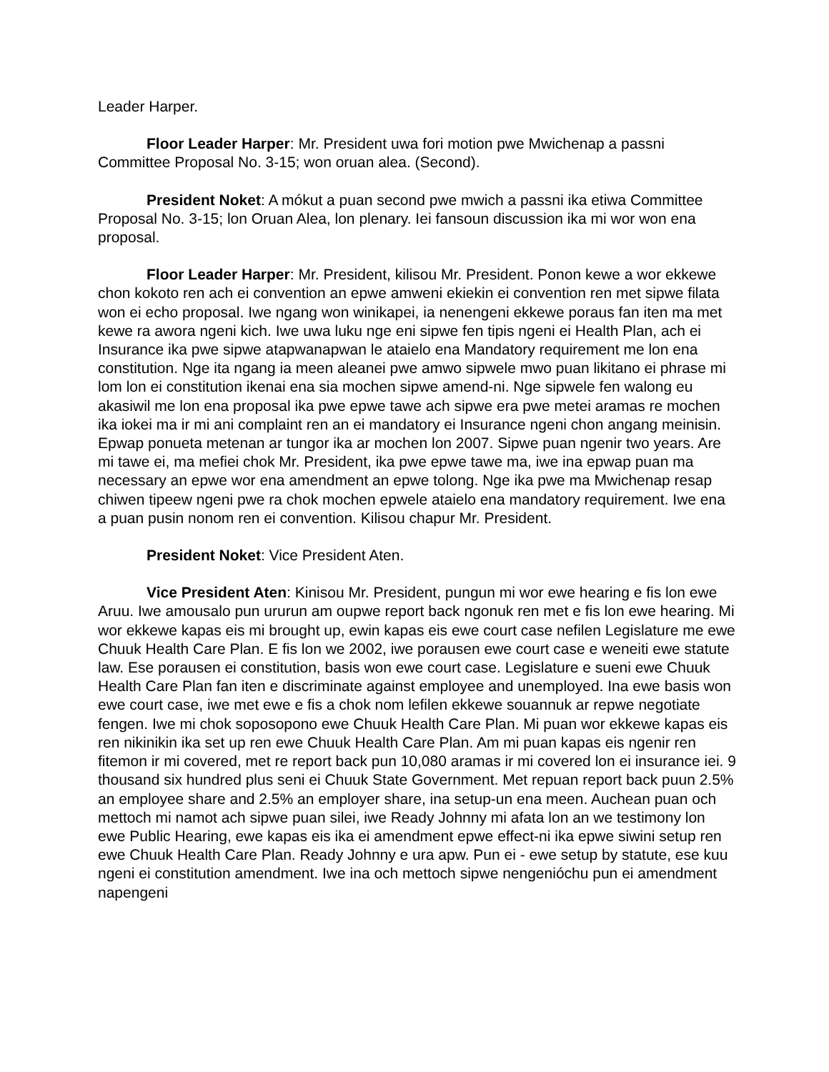Leader Harper.
Floor Leader Harper: Mr. President uwa fori motion pwe Mwichenap a passni Committee Proposal No. 3-15; won oruan alea. (Second).
President Noket: A mókut a puan second pwe mwich a passni ika etiwa Committee Proposal No. 3-15; lon Oruan Alea, lon plenary. Iei fansoun discussion ika mi wor won ena proposal.
Floor Leader Harper: Mr. President, kilisou Mr. President. Ponon kewe a wor ekkewe chon kokoto ren ach ei convention an epwe amweni ekiekin ei convention ren met sipwe filata won ei echo proposal. Iwe ngang won winikapei, ia nenengeni ekkewe poraus fan iten ma met kewe ra awora ngeni kich. Iwe uwa luku nge eni sipwe fen tipis ngeni ei Health Plan, ach ei Insurance ika pwe sipwe atapwanapwan le ataielo ena Mandatory requirement me lon ena constitution. Nge ita ngang ia meen aleanei pwe amwo sipwele mwo puan likitano ei phrase mi lom lon ei constitution ikenai ena sia mochen sipwe amend-ni. Nge sipwele fen walong eu akasiwil me lon ena proposal ika pwe epwe tawe ach sipwe era pwe metei aramas re mochen ika iokei ma ir mi ani complaint ren an ei mandatory ei Insurance ngeni chon angang meinisin. Epwap ponueta metenan ar tungor ika ar mochen lon 2007. Sipwe puan ngenir two years. Are mi tawe ei, ma mefiei chok Mr. President, ika pwe epwe tawe ma, iwe ina epwap puan ma necessary an epwe wor ena amendment an epwe tolong. Nge ika pwe ma Mwichenap resap chiwen tipeew ngeni pwe ra chok mochen epwele ataielo ena mandatory requirement. Iwe ena a puan pusin nonom ren ei convention. Kilisou chapur Mr. President.
President Noket: Vice President Aten.
Vice President Aten: Kinisou Mr. President, pungun mi wor ewe hearing e fis lon ewe Aruu. Iwe amousalo pun ururun am oupwe report back ngonuk ren met e fis lon ewe hearing. Mi wor ekkewe kapas eis mi brought up, ewin kapas eis ewe court case nefilen Legislature me ewe Chuuk Health Care Plan. E fis lon we 2002, iwe porausen ewe court case e weneiti ewe statute law. Ese porausen ei constitution, basis won ewe court case. Legislature e sueni ewe Chuuk Health Care Plan fan iten e discriminate against employee and unemployed. Ina ewe basis won ewe court case, iwe met ewe e fis a chok nom lefilen ekkewe souannuk ar repwe negotiate fengen. Iwe mi chok soposopono ewe Chuuk Health Care Plan. Mi puan wor ekkewe kapas eis ren nikinikin ika set up ren ewe Chuuk Health Care Plan. Am mi puan kapas eis ngenir ren fitemon ir mi covered, met re report back pun 10,080 aramas ir mi covered lon ei insurance iei. 9 thousand six hundred plus seni ei Chuuk State Government. Met repuan report back puun 2.5% an employee share and 2.5% an employer share, ina setup-un ena meen. Auchean puan och mettoch mi namot ach sipwe puan silei, iwe Ready Johnny mi afata lon an we testimony lon ewe Public Hearing, ewe kapas eis ika ei amendment epwe effect-ni ika epwe siwini setup ren ewe Chuuk Health Care Plan. Ready Johnny e ura apw. Pun ei - ewe setup by statute, ese kuu ngeni ei constitution amendment. Iwe ina och mettoch sipwe nengenióchu pun ei amendment napengeni